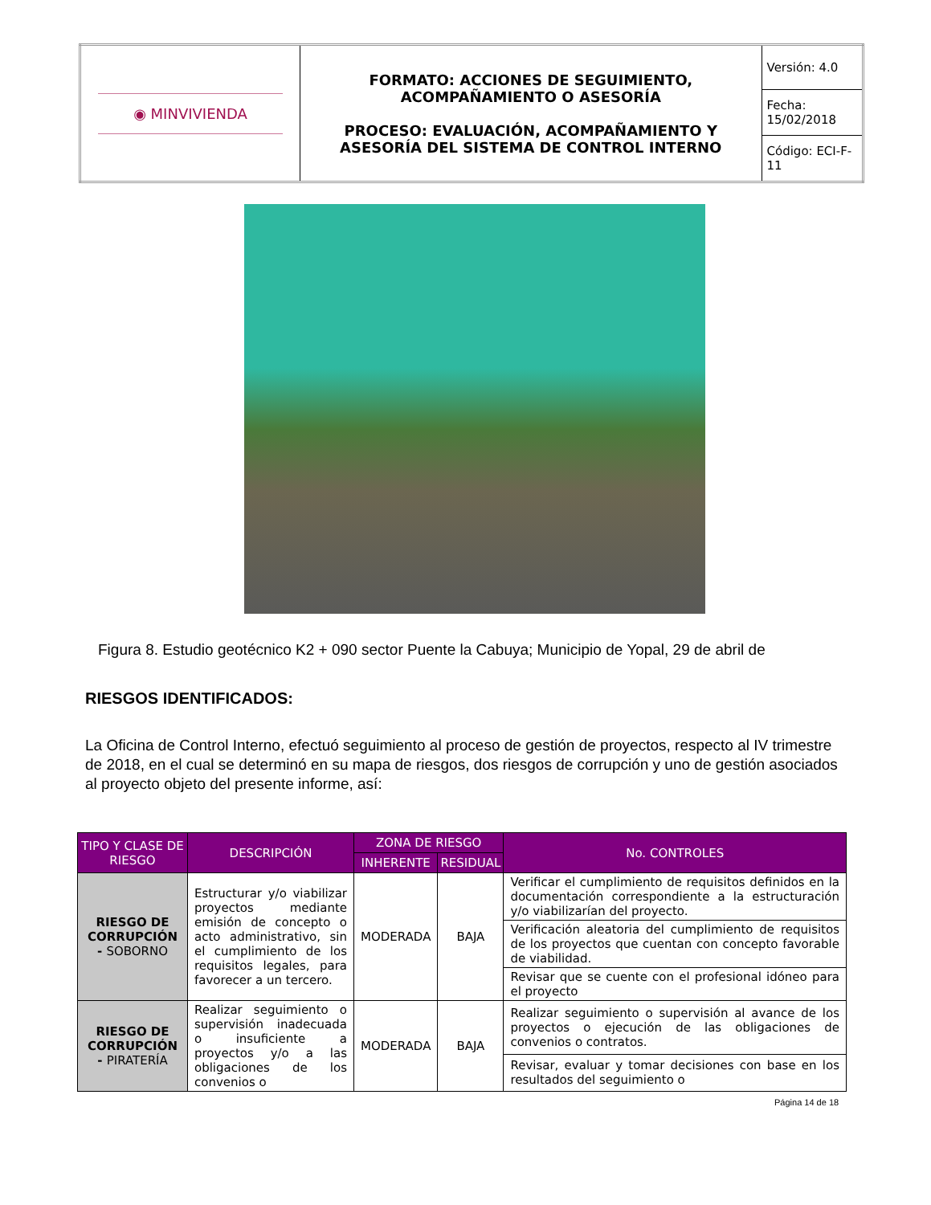| ◉ MINVIVIENDA | FORMATO: ACCIONES DE SEGUIMIENTO, ACOMPAÑAMIENTO O ASESORÍA PROCESO: EVALUACIÓN, ACOMPAÑAMIENTO Y ASESORÍA DEL SISTEMA DE CONTROL INTERNO | Versión: 4.0 |
| | | Fecha: 15/02/2018 |
| | | Código: ECI-F-11 |
Figura 8. Estudio geotécnico K2 + 090 sector Puente la Cabuya; Municipio de Yopal, 29 de abril de
RIESGOS IDENTIFICADOS:
La Oficina de Control Interno, efectuó seguimiento al proceso de gestión de proyectos, respecto al IV trimestre de 2018, en el cual se determinó en su mapa de riesgos, dos riesgos de corrupción y uno de gestión asociados al proyecto objeto del presente informe, así:
| TIPO Y CLASE DE RIESGO | DESCRIPCIÓN | ZONA DE RIESGO | | No. CONTROLES |
| --- | --- | --- | --- | --- |
| | | INHERENTE | RESIDUAL | |
| RIESGO DE CORRUPCIÓN - SOBORNO | Estructurar y/o viabilizar proyectos mediante emisión de concepto o acto administrativo, sin el cumplimiento de los requisitos legales, para favorecer a un tercero. | MODERADA | BAJA | Verificar el cumplimiento de requisitos definidos en la documentación correspondiente a la estructuración y/o viabilizarían del proyecto. |
| | | | | Verificación aleatoria del cumplimiento de requisitos de los proyectos que cuentan con concepto favorable de viabilidad. |
| | | | | Revisar que se cuente con el profesional idóneo para el proyecto |
| RIESGO DE CORRUPCIÓN - PIRATERÍA | Realizar seguimiento o supervisión inadecuada o insuficiente a proyectos y/o a las obligaciones de los convenios o | MODERADA | BAJA | Realizar seguimiento o supervisión al avance de los proyectos o ejecución de las obligaciones de convenios o contratos. |
| | | | | Revisar, evaluar y tomar decisiones con base en los resultados del seguimiento o |
Página 14 de 18